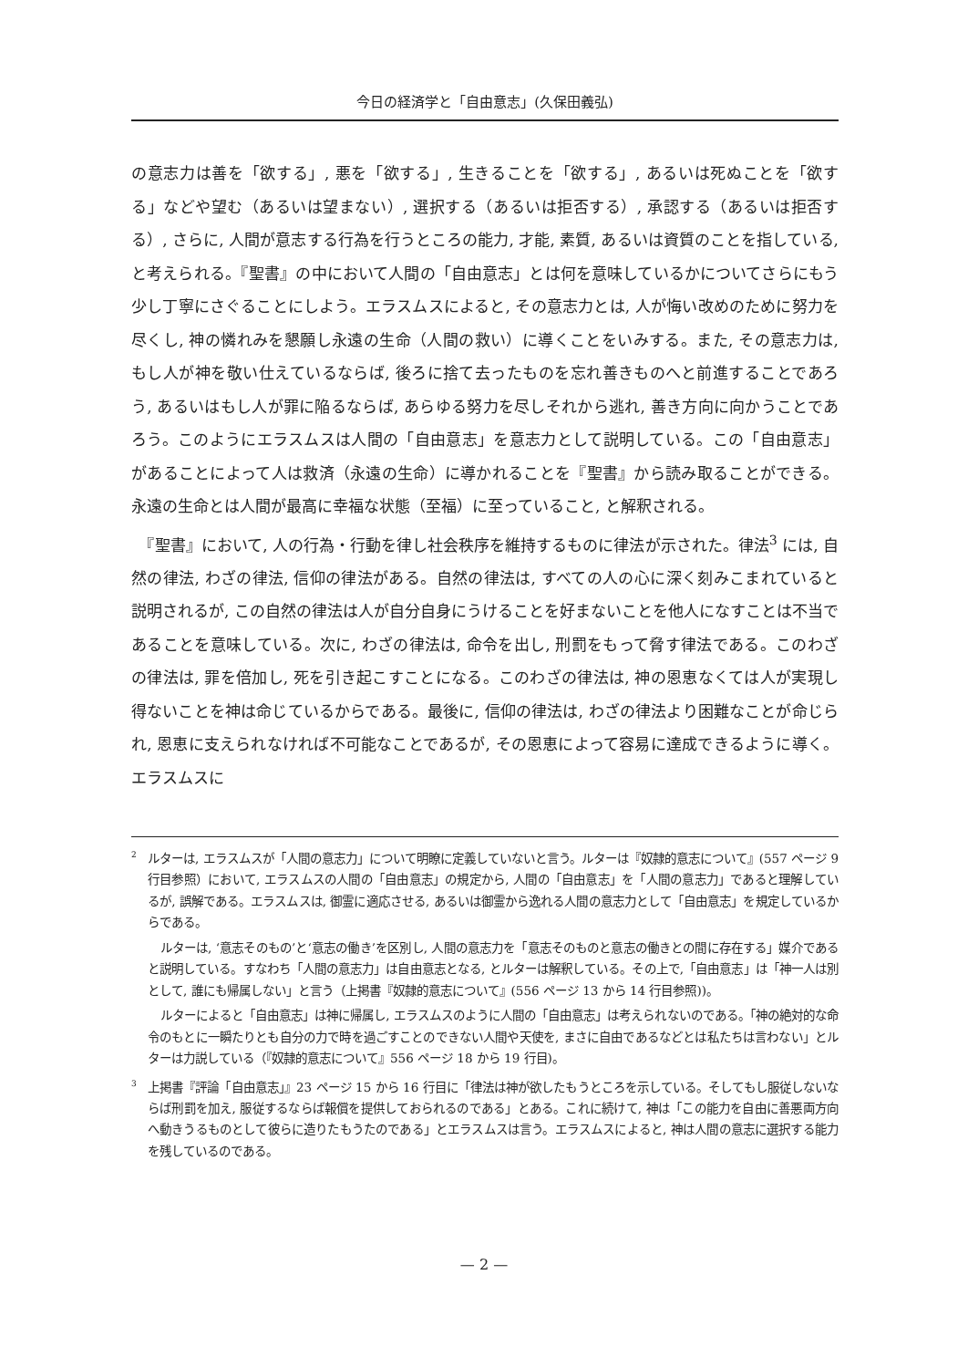今日の経済学と「自由意志」(久保田義弘)
の意志力は善を「欲する」, 悪を「欲する」, 生きることを「欲する」, あるいは死ぬことを「欲する」などや望む（あるいは望まない）, 選択する（あるいは拒否する）, 承認する（あるいは拒否する）, さらに, 人間が意志する行為を行うところの能力, 才能, 素質, あるいは資質のことを指している, と考えられる。『聖書』の中において人間の「自由意志」とは何を意味しているかについてさらにもう少し丁寧にさぐることにしよう。エラスムスによると, その意志力とは, 人が悔い改めのために努力を尽くし, 神の憐れみを懇願し永遠の生命（人間の救い）に導くことをいみする。また, その意志力は, もし人が神を敬い仕えているならば, 後ろに捨て去ったものを忘れ善きものへと前進することであろう, あるいはもし人が罪に陥るならば, あらゆる努力を尽しそれから逃れ, 善き方向に向かうことであろう。このようにエラスムスは人間の「自由意志」を意志力として説明している。この「自由意志」があることによって人は救済（永遠の生命）に導かれることを『聖書』から読み取ることができる。永遠の生命とは人間が最高に幸福な状態（至福）に至っていること, と解釈される。
　『聖書』において, 人の行為・行動を律し社会秩序を維持するものに律法が示された。律法<sup>3</sup> には, 自然の律法, わざの律法, 信仰の律法がある。自然の律法は, すべての人の心に深く刻みこまれていると説明されるが, この自然の律法は人が自分自身にうけることを好まないことを他人になすことは不当であることを意味している。次に, わざの律法は, 命令を出し, 刑罰をもって脅す律法である。このわざの律法は, 罪を倍加し, 死を引き起こすことになる。このわざの律法は, 神の恩恵なくては人が実現し得ないことを神は命じているからである。最後に, 信仰の律法は, わざの律法より困難なことが命じられ, 恩恵に支えられなければ不可能なことであるが, その恩恵によって容易に達成できるように導く。エラスムスに
<sup>2</sup> ルターは, エラスムスが「人間の意志力」について明瞭に定義していないと言う。ルターは『奴隷的意志について』(557 ページ 9 行目参照）において, エラスムスの人間の「自由意志」の規定から, 人間の「自由意志」を「人間の意志力」であると理解しているが, 誤解である。エラスムスは, 御霊に適応させる, あるいは御霊から逸れる人間の意志力として「自由意志」を規定しているからである。
ルターは, ‘意志そのもの’と‘意志の働き’を区別し, 人間の意志力を「意志そのものと意志の働きとの間に存在する」媒介であると説明している。すなわち「人間の意志力」は自由意志となる, とルターは解釈している。その上で,「自由意志」は「神一人は別として, 誰にも帰属しない」と言う（上掲書『奴隷的意志について』(556 ページ 13 から 14 行目参照))。
ルターによると「自由意志」は神に帰属し, エラスムスのように人間の「自由意志」は考えられないのである。「神の絶対的な命令のもとに一瞬たりとも自分の力で時を過ごすことのできない人間や天使を, まさに自由であるなどとは私たちは言わない」とルターは力説している（『奴隷的意志について』556 ページ 18 から 19 行目)。
<sup>3</sup> 上掲書『評論「自由意志」』23 ページ 15 から 16 行目に「律法は神が欲したもうところを示している。そしてもし服従しないならば刑罰を加え, 服従するならば報償を提供しておられるのである」とある。これに続けて, 神は「この能力を自由に善悪両方向へ動きうるものとして彼らに造りたもうたのである」とエラスムスは言う。エラスムスによると, 神は人間の意志に選択する能力を残しているのである。
— 2 —